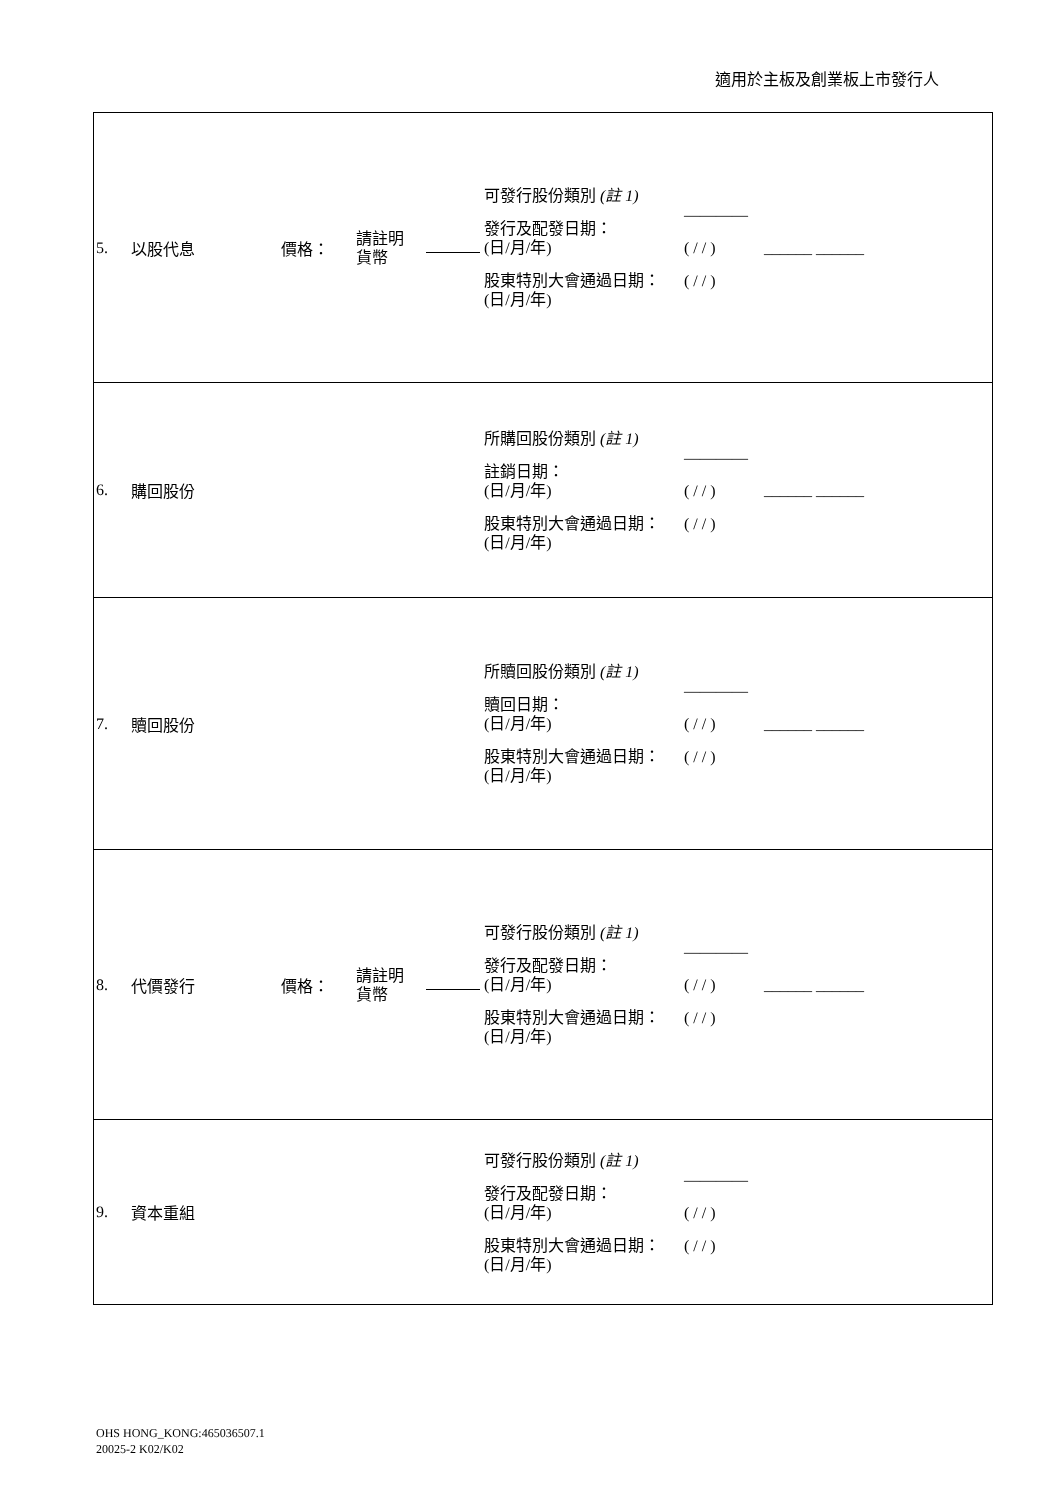適用於主板及創業板上市發行人
| 5. | 以股代息 | 價格： | 請註明 貨幣 | | 可發行股份類別 (註 1) 發行及配發日期： (日/月/年) 股東特別大會通過日期： (日/月/年) | ———— ( / / ) ( / / ) | ______ ______ |
| 6. | 購回股份 | | | | 所購回股份類別 (註 1) 註銷日期： (日/月/年) 股東特別大會通過日期： (日/月/年) | ———— ( / / ) ( / / ) | ______ ______ |
| 7. | 贖回股份 | | | | 所贖回股份類別 (註 1) 贖回日期： (日/月/年) 股東特別大會通過日期： (日/月/年) | ———— ( / / ) ( / / ) | ______ ______ |
| 8. | 代價發行 | 價格： | 請註明 貨幣 | | 可發行股份類別 (註 1) 發行及配發日期： (日/月/年) 股東特別大會通過日期： (日/月/年) | ———— ( / / ) ( / / ) | ______ ______ |
| 9. | 資本重組 | | | | 可發行股份類別 (註 1) 發行及配發日期： (日/月/年) 股東特別大會通過日期： (日/月/年) | ———— ( / / ) ( / / ) | |
OHS HONG_KONG:465036507.1
20025-2 K02/K02